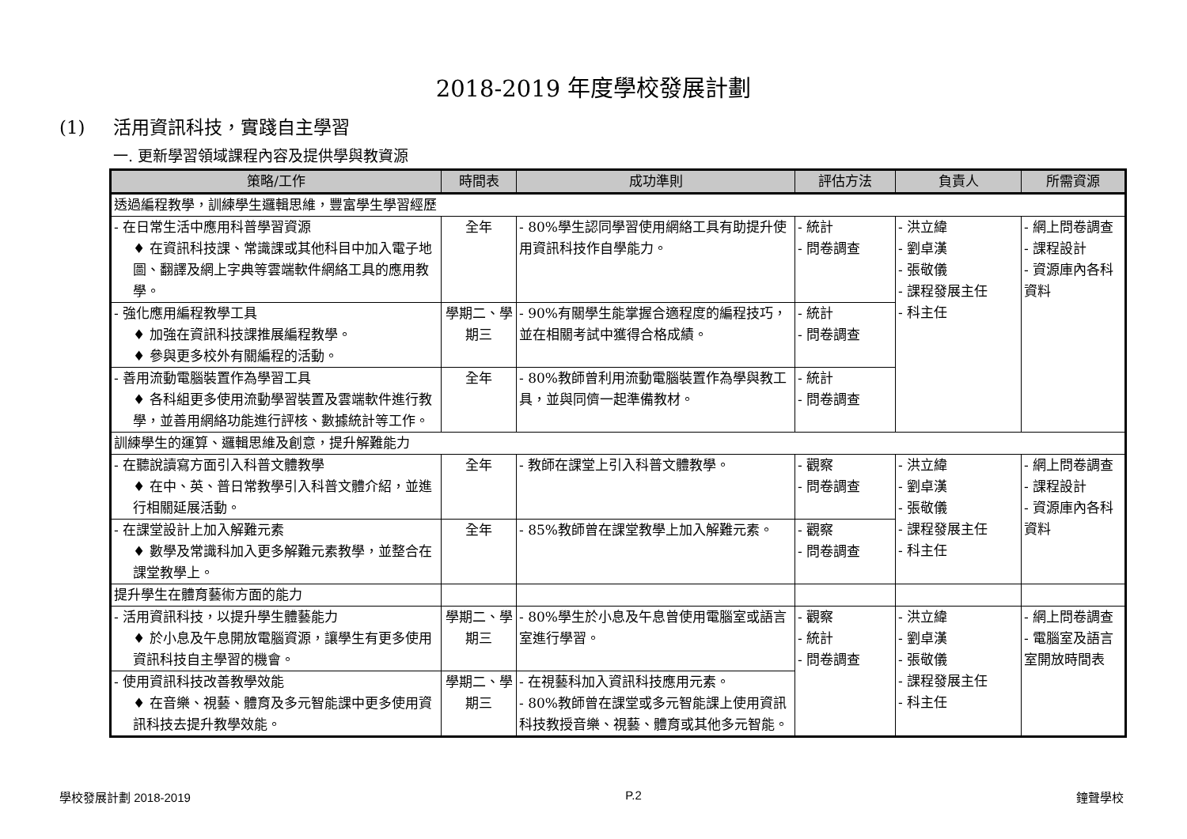2018-2019 年度學校發展計劃
(1) 活用資訊科技，實踐自主學習
一. 更新學習領域課程內容及提供學與教資源
| 策略/工作 | 時間表 | 成功準則 | 評估方法 | 負責人 | 所需資源 |
| --- | --- | --- | --- | --- | --- |
| 透過編程教學，訓練學生邏輯思維，豐富學生學習經歷 | | | | | |
| - 在日常生活中應用科普學習資源 ♦ 在資訊科技課、常識課或其他科目中加入電子地圖、翻譯及網上字典等雲端軟件網絡工具的應用教學。 | 全年 | - 80%學生認同學習使用網絡工具有助提升使用資訊科技作自學能力。 | - 統計 - 問卷調查 | - 洪立緯 - 劉卓漢 - 張敬儀 - 課程發展主任 - 科主任 | - 網上問卷調查 - 課程設計 - 資源庫內各科資料 |
| - 強化應用編程教學工具 ♦ 加強在資訊科技課推展編程教學。 ♦ 參與更多校外有關編程的活動。 | 學期二、學期三 | - 90%有關學生能掌握合適程度的編程技巧，並在相關考試中獲得合格成績。 | - 統計 - 問卷調查 | | |
| - 善用流動電腦裝置作為學習工具 ♦ 各科組更多使用流動學習裝置及雲端軟件進行教學，並善用網絡功能進行評核、數據統計等工作。 | 全年 | - 80%教師曾利用流動電腦裝置作為學與教工具，並與同儕一起準備教材。 | - 統計 - 問卷調查 | | |
| 訓練學生的運算、邏輯思維及創意，提升解難能力 | | | | | |
| - 在聽說讀寫方面引入科普文體教學 ♦ 在中、英、普日常教學引入科普文體介紹，並進行相關延展活動。 | 全年 | - 教師在課堂上引入科普文體教學。 | - 觀察 - 問卷調查 | - 洪立緯 - 劉卓漢 - 張敬儀 - 課程發展主任 - 科主任 | - 網上問卷調查 - 課程設計 - 資源庫內各科資料 |
| - 在課堂設計上加入解難元素 ♦ 數學及常識科加入更多解難元素教學，並整合在課堂教學上。 | 全年 | - 85%教師曾在課堂教學上加入解難元素。 | - 觀察 - 問卷調查 | | |
| 提升學生在體育藝術方面的能力 | | | | | |
| - 活用資訊科技，以提升學生體藝能力 ♦ 於小息及午息開放電腦資源，讓學生有更多使用資訊科技自主學習的機會。 | 學期二、學期三 | - 80%學生於小息及午息曾使用電腦室或語言室進行學習。 | - 觀察 - 統計 - 問卷調查 | - 洪立緯 - 劉卓漢 - 張敬儀 - 課程發展主任 - 科主任 | - 網上問卷調查 - 電腦室及語言室開放時間表 |
| - 使用資訊科技改善教學效能 ♦ 在音樂、視藝、體育及多元智能課中更多使用資訊科技去提升教學效能。 | 學期二、學期三 | - 在視藝科加入資訊科技應用元素。 - 80%教師曾在課堂或多元智能課上使用資訊科技教授音樂、視藝、體育或其他多元智能。 | | | |
學校發展計劃 2018-2019 P.2 鐘聲學校